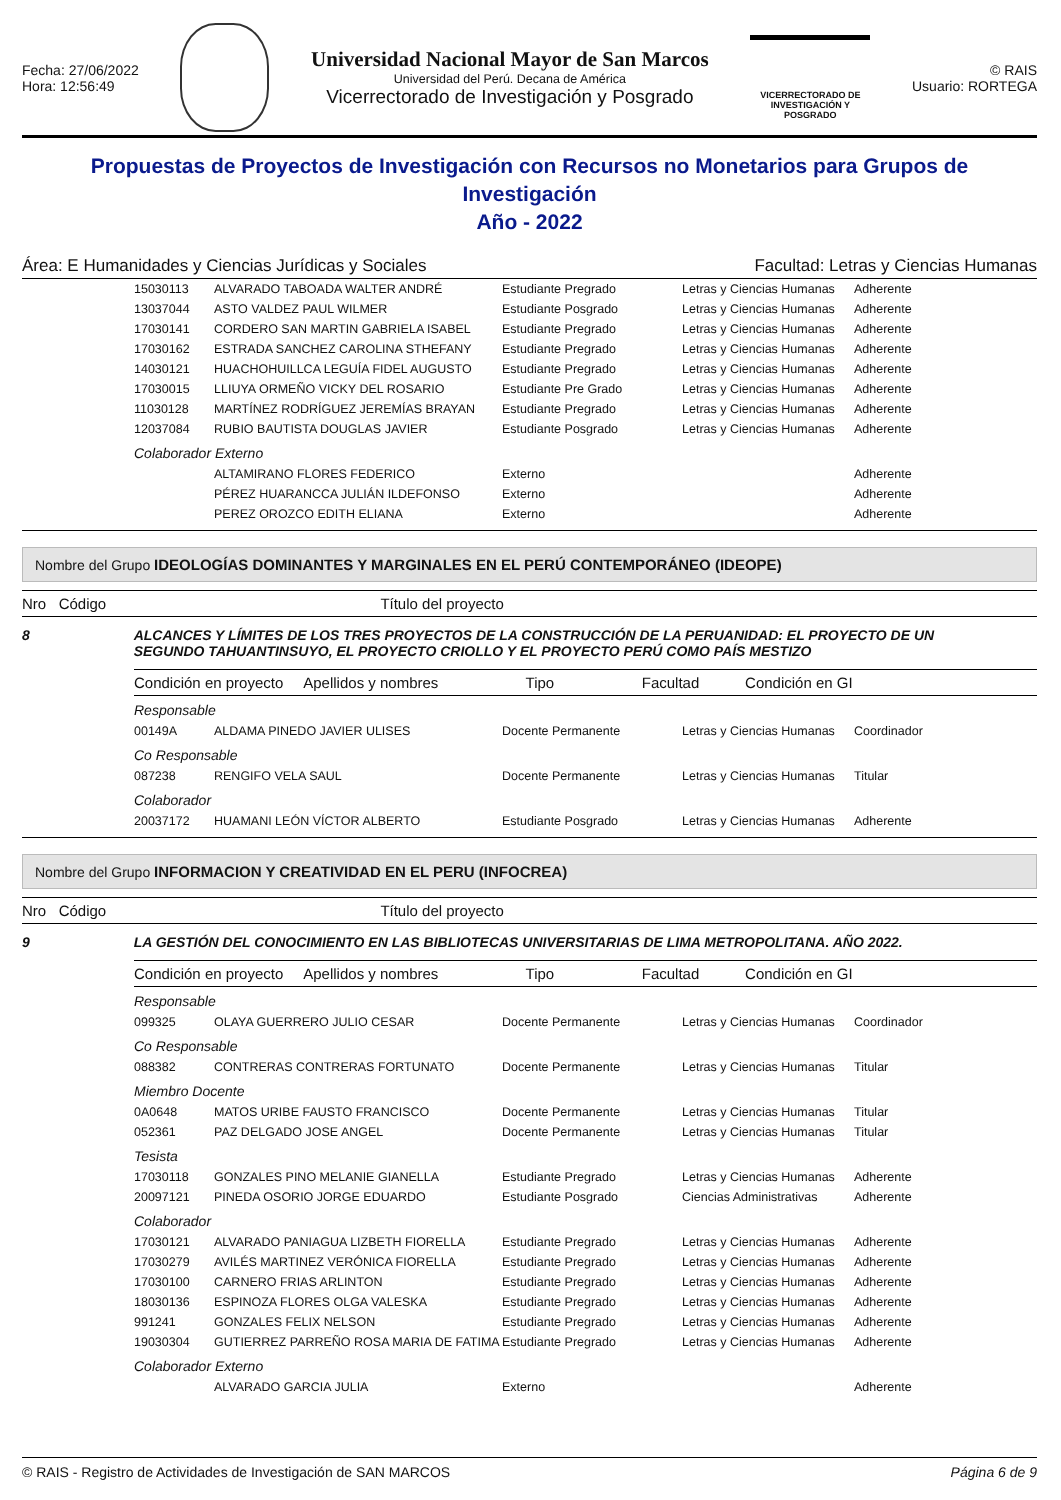Fecha: 27/06/2022
Hora: 12:56:49
Universidad Nacional Mayor de San Marcos
Universidad del Perú. Decana de América
Vicerrectorado de Investigación y Posgrado
VICERRECTORADO DE INVESTIGACIÓN Y POSGRADO
© RAIS
Usuario: RORTEGA
Propuestas de Proyectos de Investigación con Recursos no Monetarios para Grupos de Investigación
Año - 2022
Área: E Humanidades y Ciencias Jurídicas y Sociales Facultad: Letras y Ciencias Humanas
| | 15030113 | ALVARADO TABOADA WALTER ANDRÉ | Estudiante Pregrado | Letras y Ciencias Humanas | Adherente |
| | 13037044 | ASTO VALDEZ PAUL WILMER | Estudiante Posgrado | Letras y Ciencias Humanas | Adherente |
| | 17030141 | CORDERO SAN MARTIN GABRIELA ISABEL | Estudiante Pregrado | Letras y Ciencias Humanas | Adherente |
| | 17030162 | ESTRADA SANCHEZ CAROLINA STHEFANY | Estudiante Pregrado | Letras y Ciencias Humanas | Adherente |
| | 14030121 | HUACHOHUILLCA LEGUÍA FIDEL AUGUSTO | Estudiante Pregrado | Letras y Ciencias Humanas | Adherente |
| | 17030015 | LLIUYA ORMEÑO VICKY DEL ROSARIO | Estudiante Pre Grado | Letras y Ciencias Humanas | Adherente |
| | 11030128 | MARTÍNEZ RODRÍGUEZ JEREMÍAS BRAYAN | Estudiante Pregrado | Letras y Ciencias Humanas | Adherente |
| | 12037084 | RUBIO BAUTISTA DOUGLAS JAVIER | Estudiante Posgrado | Letras y Ciencias Humanas | Adherente |
| | Colaborador Externo | | | | |
| | | ALTAMIRANO FLORES FEDERICO | Externo | | Adherente |
| | | PÉREZ HUARANCCA JULIÁN ILDEFONSO | Externo | | Adherente |
| | | PEREZ OROZCO EDITH ELIANA | Externo | | Adherente |
Nombre del Grupo IDEOLOGÍAS DOMINANTES Y MARGINALES EN EL PERÚ CONTEMPORÁNEO (IDEOPE)
Nro Código Título del proyecto
8 ALCANCES Y LÍMITES DE LOS TRES PROYECTOS DE LA CONSTRUCCIÓN DE LA PERUANIDAD: EL PROYECTO DE UN SEGUNDO TAHUANTINSUYO, EL PROYECTO CRIOLLO Y EL PROYECTO PERÚ COMO PAÍS MESTIZO
Condición en proyecto Apellidos y nombres Tipo Facultad Condición en GI
| | Responsable | | | | |
| | 00149A | ALDAMA PINEDO JAVIER ULISES | Docente Permanente | Letras y Ciencias Humanas | Coordinador |
| | Co Responsable | | | | |
| | 087238 | RENGIFO VELA SAUL | Docente Permanente | Letras y Ciencias Humanas | Titular |
| | Colaborador | | | | |
| | 20037172 | HUAMANI LEÓN VÍCTOR ALBERTO | Estudiante Posgrado | Letras y Ciencias Humanas | Adherente |
Nombre del Grupo INFORMACION Y CREATIVIDAD EN EL PERU (INFOCREA)
Nro Código Título del proyecto
9 LA GESTIÓN DEL CONOCIMIENTO EN LAS BIBLIOTECAS UNIVERSITARIAS DE LIMA METROPOLITANA. AÑO 2022.
Condición en proyecto Apellidos y nombres Tipo Facultad Condición en GI
| | Responsable | | | | |
| | 099325 | OLAYA GUERRERO JULIO CESAR | Docente Permanente | Letras y Ciencias Humanas | Coordinador |
| | Co Responsable | | | | |
| | 088382 | CONTRERAS CONTRERAS FORTUNATO | Docente Permanente | Letras y Ciencias Humanas | Titular |
| | Miembro Docente | | | | |
| | 0A0648 | MATOS URIBE FAUSTO FRANCISCO | Docente Permanente | Letras y Ciencias Humanas | Titular |
| | 052361 | PAZ DELGADO JOSE ANGEL | Docente Permanente | Letras y Ciencias Humanas | Titular |
| | Tesista | | | | |
| | 17030118 | GONZALES PINO MELANIE GIANELLA | Estudiante Pregrado | Letras y Ciencias Humanas | Adherente |
| | 20097121 | PINEDA OSORIO JORGE EDUARDO | Estudiante Posgrado | Ciencias Administrativas | Adherente |
| | Colaborador | | | | |
| | 17030121 | ALVARADO PANIAGUA LIZBETH FIORELLA | Estudiante Pregrado | Letras y Ciencias Humanas | Adherente |
| | 17030279 | AVILÉS MARTINEZ VERÓNICA FIORELLA | Estudiante Pregrado | Letras y Ciencias Humanas | Adherente |
| | 17030100 | CARNERO FRIAS ARLINTON | Estudiante Pregrado | Letras y Ciencias Humanas | Adherente |
| | 18030136 | ESPINOZA FLORES OLGA VALESKA | Estudiante Pregrado | Letras y Ciencias Humanas | Adherente |
| | 991241 | GONZALES FELIX NELSON | Estudiante Pregrado | Letras y Ciencias Humanas | Adherente |
| | 19030304 | GUTIERREZ PARREÑO ROSA MARIA DE FATIMA | Estudiante Pregrado | Letras y Ciencias Humanas | Adherente |
| | Colaborador Externo | | | | |
| | | ALVARADO GARCIA JULIA | Externo | | Adherente |
© RAIS - Registro de Actividades de Investigación de SAN MARCOS Página 6 de 9